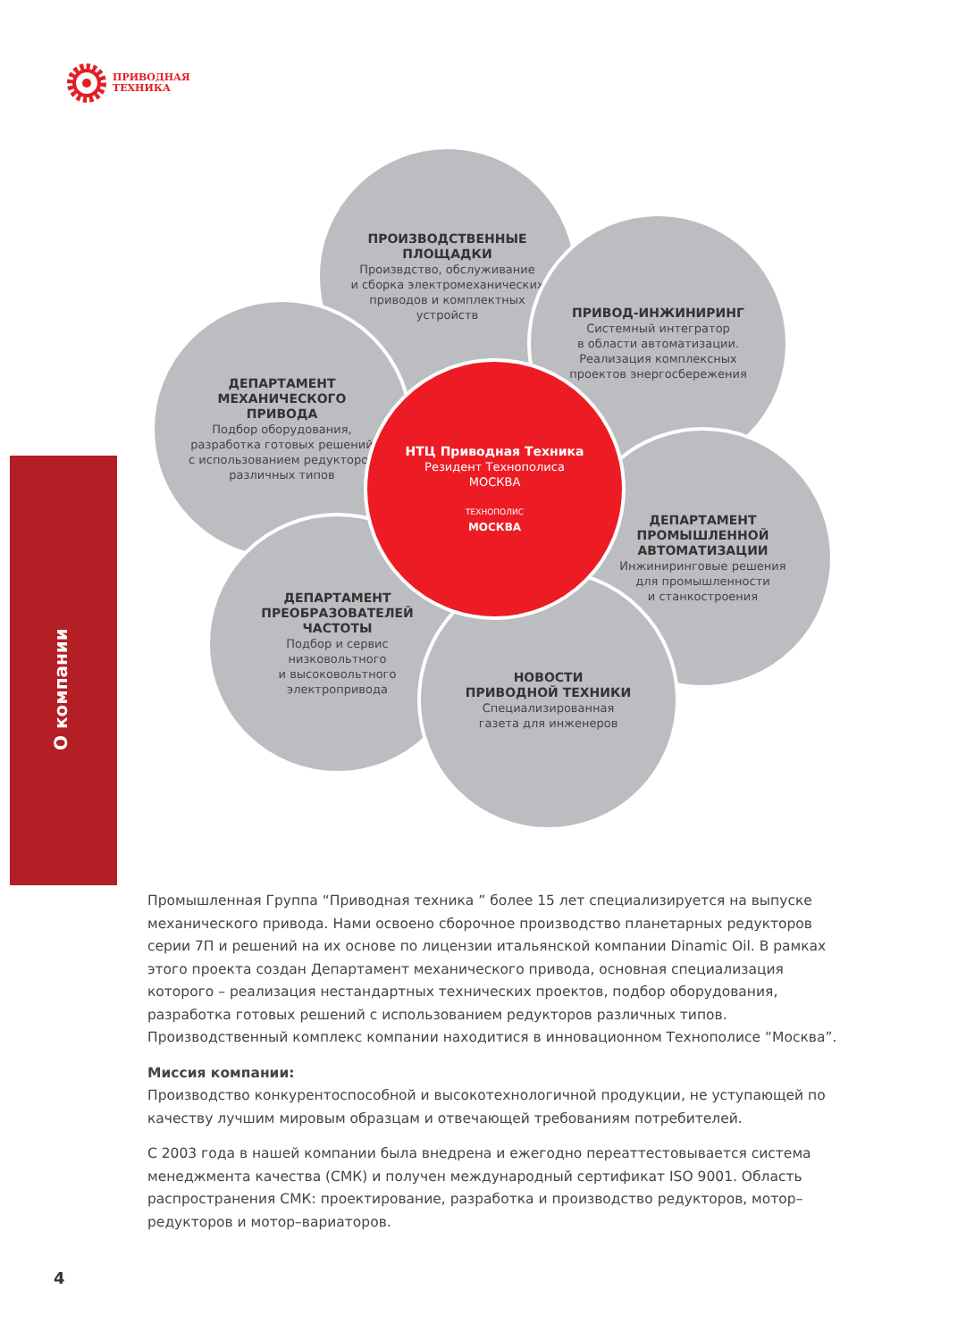ПРИВОДНАЯ
ТЕХНИКА
О компании
ПРОИЗВОДСТВЕННЫЕ
ПЛОЩАДКИ
Произвдство, обслуживание
и сборка электромеханических
приводов и комплектных
устройств
ПРИВОД-ИНЖИНИРИНГ
Системный интегратор
в области автоматизации.
Реализация комплексных
проектов энергосбережения
ДЕПАРТАМЕНТ
МЕХАНИЧЕСКОГО
ПРИВОДА
Подбор оборудования,
разработка готовых решений
с использованием редукторов
различных типов
ДЕПАРТАМЕНТ
ПРОМЫШЛЕННОЙ
АВТОМАТИЗАЦИИ
Инжиниринговые решения
для промышленности
и станкостроения
ДЕПАРТАМЕНТ
ПРЕОБРАЗОВАТЕЛЕЙ
ЧАСТОТЫ
Подбор и сервис
низковольтного
и высоковольтного
электропривода
НОВОСТИ
ПРИВОДНОЙ ТЕХНИКИ
Специализированная
газета для инженеров
НТЦ Приводная Техника
Резидент Технополиса
МОСКВА
ТЕХНОПОЛИС
МОСКВА
Промышленная Группа “Приводная техника ” более 15 лет специализируется на выпуске механического привода. Нами освоено сборочное производство планетарных редукторов серии 7П и решений на их основе по лицензии итальянской компании Dinamic Oil. В рамках этого проекта создан Департамент механического привода, основная специализация которого – реализация нестандартных технических проектов, подбор оборудования, разработка готовых решений с использованием редукторов различных типов. Производственный комплекс компании находитися в инновационном Технополисе “Москва”.
Миссия компании:
Производство конкурентоспособной и высокотехнологичной продукции, не уступающей по качеству лучшим мировым образцам и отвечающей требованиям потребителей.
С 2003 года в нашей компании была внедрена и ежегодно переаттестовывается система менеджмента качества (СМК) и получен международный сертификат ISO 9001. Область распространения СМК: проектирование, разработка и производство редукторов, мотор–редукторов и мотор–вариаторов.
4